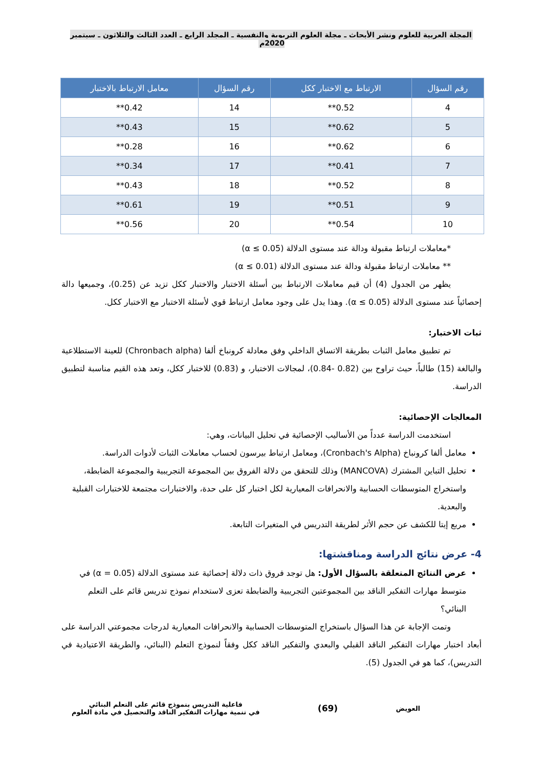المجلة العربية للعلوم ونشر الأبحاث ـ مجلة العلوم التربوية والنفسية ـ المجلد الرابع ـ العدد الثالث والثلاثون ـ سبتمبر 2020م
| رقم السؤال | الارتباط مع الاختبار ككل | رقم السؤال | معامل الارتباط بالاختبار |
| --- | --- | --- | --- |
| 4 | 0.52** | 14 | 0.42** |
| 5 | 0.62** | 15 | 0.43** |
| 6 | 0.62** | 16 | 0.28** |
| 7 | 0.41** | 17 | 0.34** |
| 8 | 0.52** | 18 | 0.43** |
| 9 | 0.51** | 19 | 0.61** |
| 10 | 0.54** | 20 | 0.56** |
*معاملات ارتباط مقبولة ودالة عند مستوى الدلالة (α ≤ 0.05)
** معاملات ارتباط مقبولة ودالة عند مستوى الدلالة (α ≤ 0.01)
يظهر من الجدول (4) أن قيم معاملات الارتباط بين أسئلة الاختبار والاختبار ككل تزيد عن (0.25)، وجميعها دالة إحصائياً عند مستوى الدلالة (α ≤ 0.05). وهذا يدل على وجود معامل ارتباط قوي لأسئلة الاختبار مع الاختبار ككل.
ثبات الاختبار:
تم تطبيق معامل الثبات بطريقة الاتساق الداخلي وفق معادلة كرونباخ ألفا (Chronbach alpha) للعينة الاستطلاعية والبالغة (15) طالباً، حيث تراوح بين (0.82 -0.84)، لمجالات الاختبار، و (0.83) للاختبار ككل، وتعد هذه القيم مناسبة لتطبيق الدراسة.
المعالجات الإحصائية:
استخدمت الدراسة عدداً من الأساليب الإحصائية في تحليل البيانات، وهي:
معامل ألفا كرونباخ (Cronbach's Alpha)، ومعامل ارتباط بيرسون لحساب معاملات الثبات لأدوات الدراسة.
تحليل التباين المشترك (MANCOVA) وذلك للتحقق من دلالة الفروق بين المجموعة التجريبية والمجموعة الضابطة، واستخراج المتوسطات الحسابية والانحرافات المعيارية لكل اختبار كل على حدة، والاختبارات مجتمعة للاختبارات القبلية والبعدية.
مربع إيتا للكشف عن حجم الأثر لطريقة التدريس في المتغيرات التابعة.
4- عرض نتائج الدراسة ومناقشتها:
عرض النتائج المتعلقة بالسؤال الأول: هل توجد فروق ذات دلالة إحصائية عند مستوى الدلالة (α = 0.05) في متوسط مهارات التفكير الناقد بين المجموعتين التجريبية والضابطة تعزى لاستخدام نموذج تدريس قائم على التعلم البنائي؟
وتمت الإجابة عن هذا السؤال باستخراج المتوسطات الحسابية والانحرافات المعيارية لدرجات مجموعتي الدراسة على أبعاد اختبار مهارات التفكير الناقد القبلي والبعدي والتفكير الناقد ككل وفقاً لنموذج التعلم (البنائي، والطريقة الاعتيادية في التدريس)، كما هو في الجدول (5).
العويض
(69)
فاعلية التدريس بنموذج قائم على التعلم البنائي
في تنمية مهارات التفكير الناقد والتحصيل في مادة العلوم